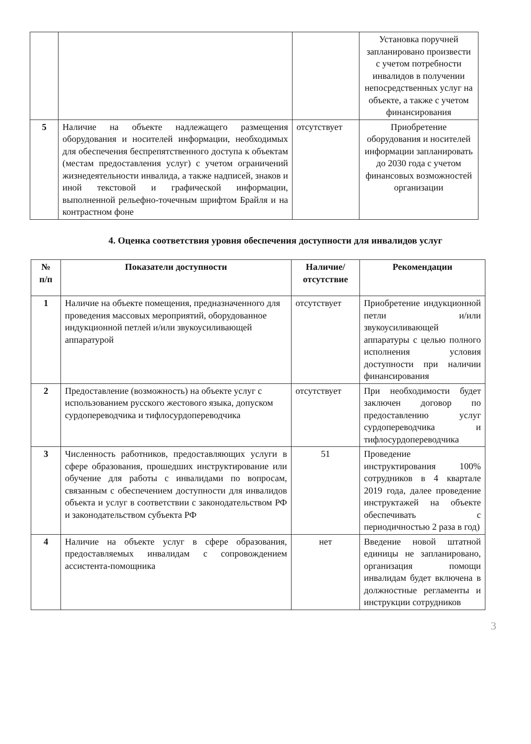| | | | Установка поручней запланировано произвести с учетом потребности инвалидов в получении непосредственных услуг на объекте, а также с учетом финансирования |
| 5 | Наличие на объекте надлежащего размещения оборудования и носителей информации, необходимых для обеспечения беспрепятственного доступа к объектам (местам предоставления услуг) с учетом ограничений жизнедеятельности инвалида, а также надписей, знаков и иной текстовой и графической информации, выполненной рельефно-точечным шрифтом Брайля и на контрастном фоне | отсутствует | Приобретение оборудования и носителей информации запланировать до 2030 года с учетом финансовых возможностей организации |
4. Оценка соответствия уровня обеспечения доступности для инвалидов услуг
| № п/п | Показатели доступности | Наличие/ отсутствие | Рекомендации |
| --- | --- | --- | --- |
| 1 | Наличие на объекте помещения, предназначенного для проведения массовых мероприятий, оборудованное индукционной петлей и/или звукоусиливающей аппаратурой | отсутствует | Приобретение индукционной петли и/или звукоусиливающей аппаратуры с целью полного исполнения условия доступности при наличии финансирования |
| 2 | Предоставление (возможность) на объекте услуг с использованием русского жестового языка, допуском сурдопереводчика и тифлосурдопереводчика | отсутствует | При необходимости будет заключен договор по предоставлению услуг сурдопереводчика и тифлосурдопереводчика |
| 3 | Численность работников, предоставляющих услуги в сфере образования, прошедших инструктирование или обучение для работы с инвалидами по вопросам, связанным с обеспечением доступности для инвалидов объекта и услуг в соответствии с законодательством РФ и законодательством субъекта РФ | 51 | Проведение инструктирования 100% сотрудников в 4 квартале 2019 года, далее проведение инструктажей на объекте обеспечивать с периодичностью 2 раза в год) |
| 4 | Наличие на объекте услуг в сфере образования, предоставляемых инвалидам с сопровождением ассистента-помощника | нет | Введение новой штатной единицы не запланировано, организация помощи инвалидам будет включена в должностные регламенты и инструкции сотрудников |
3